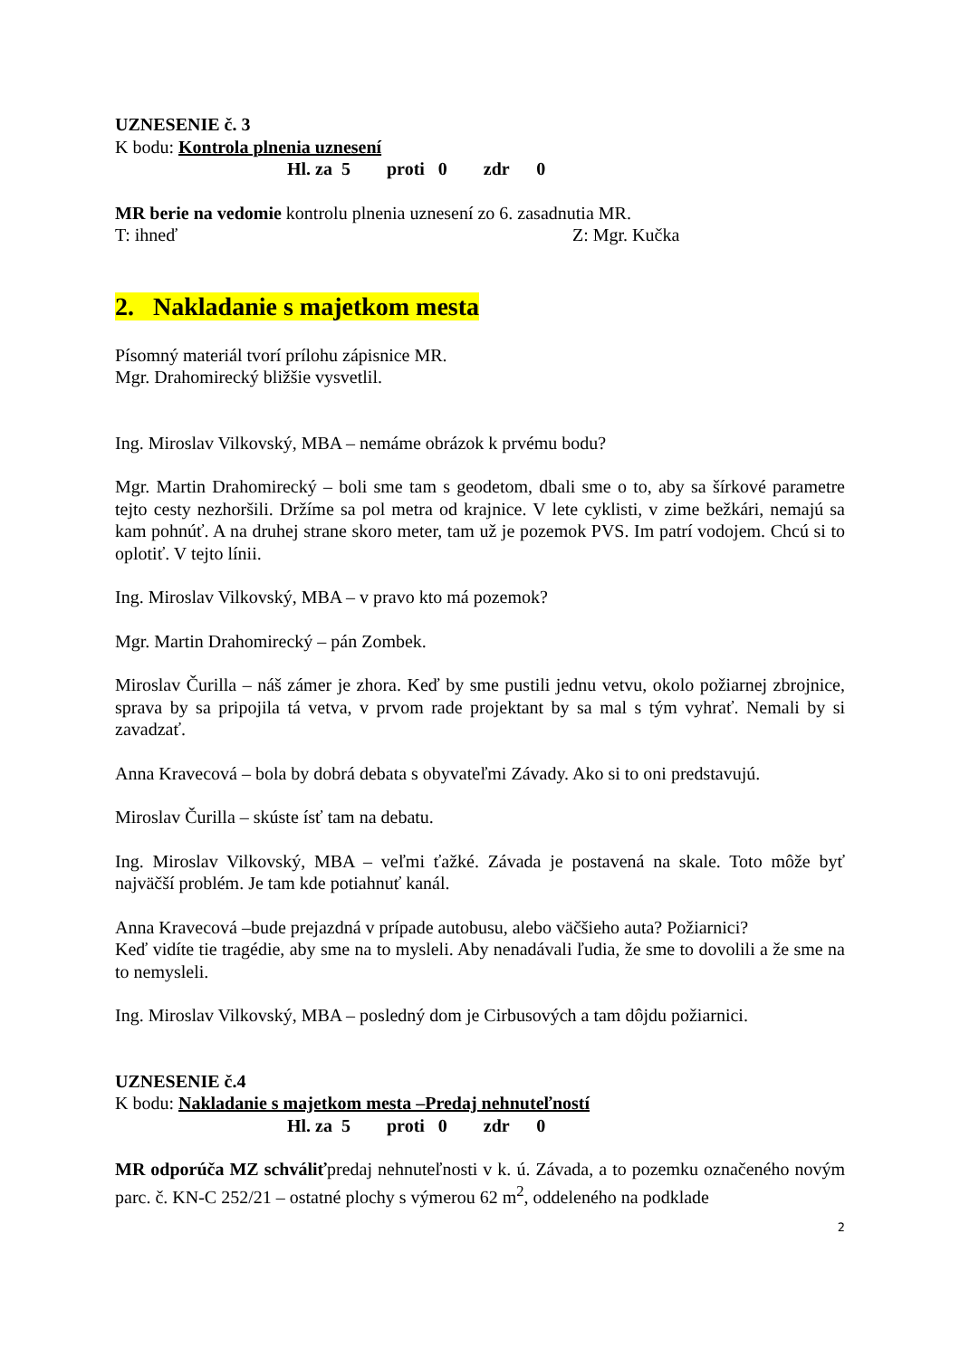UZNESENIE č. 3
K bodu: Kontrola plnenia uznesení
Hl. za 5 proti 0 zdr 0
MR berie na vedomie kontrolu plnenia uznesení zo 6. zasadnutia MR.
T: ihneď Z: Mgr. Kučka
2. Nakladanie s majetkom mesta
Písomný materiál tvorí prílohu zápisnice MR.
Mgr. Drahomirecký bližšie vysvetlil.
Ing. Miroslav Vilkovský, MBA – nemáme obrázok k prvému bodu?
Mgr. Martin Drahomirecký – boli sme tam s geodetom, dbali sme o to, aby sa šírkové parametre tejto cesty nezhoršili. Držíme sa pol metra od krajnice. V lete cyklisti, v zime bežkári, nemajú sa kam pohnúť. A na druhej strane skoro meter, tam už je pozemok PVS. Im patrí vodojem. Chcú si to oplotiť. V tejto línii.
Ing. Miroslav Vilkovský, MBA – v pravo kto má pozemok?
Mgr. Martin Drahomirecký – pán Zombek.
Miroslav Čurilla – náš zámer je zhora. Keď by sme pustili jednu vetvu, okolo požiarnej zbrojnice, sprava by sa pripojila tá vetva, v prvom rade projektant by sa mal s tým vyhrať. Nemali by si zavadzať.
Anna Kravecová – bola by dobrá debata s obyvateľmi Závady. Ako si to oni predstavujú.
Miroslav Čurilla – skúste ísť tam na debatu.
Ing. Miroslav Vilkovský, MBA – veľmi ťažké. Závada je postavená na skale. Toto môže byť najväčší problém. Je tam kde potiahnuť kanál.
Anna Kravecová –bude prejazdná v prípade autobusu, alebo väčšieho auta? Požiarnici?
Keď vidíte tie tragédie, aby sme na to mysleli. Aby nenadávali ľudia, že sme to dovolili a že sme na to nemysleli.
Ing. Miroslav Vilkovský, MBA – posledný dom je Cirbusových a tam dôjdu požiarnici.
UZNESENIE č.4
K bodu: Nakladanie s majetkom mesta –Predaj nehnuteľností
Hl. za 5 proti 0 zdr 0
MR odporúča MZ schváliťpredaj nehnuteľnosti v k. ú. Závada, a to pozemku označeného novým parc. č. KN-C 252/21 – ostatné plochy s výmerou 62 m<sup>2</sup>, oddeleného na podklade
2